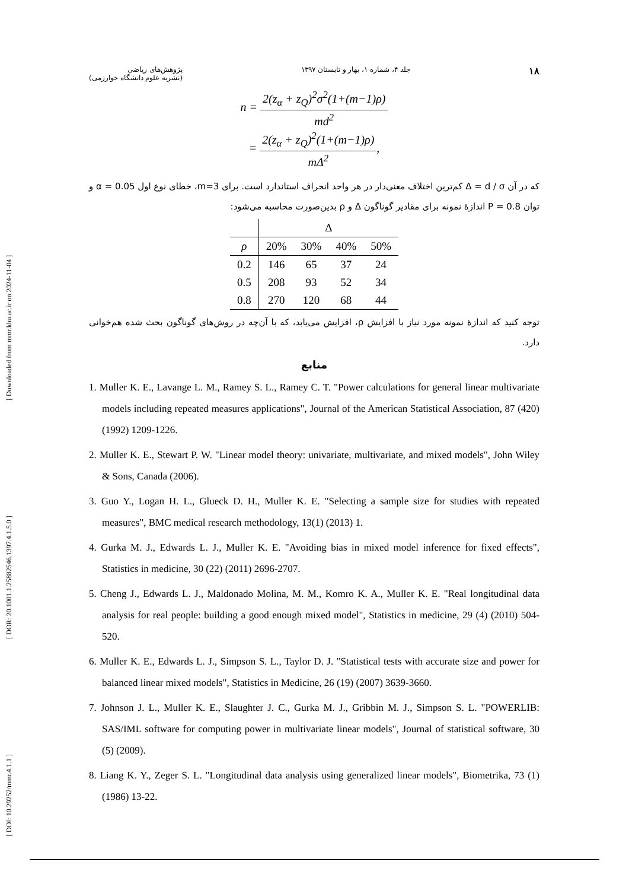[ DOI: 10.29252/mmr.4.1.1 ] [ DOR: 20.1001.1.25882546.1397.4.1.5.0 ] [ Downloaded from mmr.khu.ac.ir on 2024-11-04 ]
۱۸ جلد ۴، شماره ۱، بهار و تابستان ۱۳۹۷ پژوهش‌های ریاضی
(نشریه علوم دانشگاه خوارزمی)
n = 2(z<sub>α</sub> + z<sub>Q</sub>)<sup>2</sup>σ<sup>2</sup>(1+(m−1)ρ) md<sup>2</sup>
= 2(z<sub>α</sub> + z<sub>Q</sub>)<sup>2</sup>(1+(m−1)ρ) mΔ<sup>2</sup>,
که در آن Δ = d / σ کم‌ترین اختلاف معنی‌دار در هر واحد انحراف استاندارد است. برای m=3، خطای نوع اول α = 0.05 و توان P = 0.8 اندازۀ نمونه برای مقادیر گوناگون Δ و ρ بدین‌صورت محاسبه می‌شود:
| | Δ | | | |
| --- | --- | --- | --- | --- |
| ρ | 20% | 30% | 40% | 50% |
| 0.2 | 146 | 65 | 37 | 24 |
| 0.5 | 208 | 93 | 52 | 34 |
| 0.8 | 270 | 120 | 68 | 44 |
توجه کنید که اندازۀ نمونه مورد نیاز با افزایش ρ، افزایش می‌یابد، که با آن‌چه در روش‌های گوناگون بحث شده هم‌خوانی دارد.
منابع
1. Muller K. E., Lavange L. M., Ramey S. L., Ramey C. T. "Power calculations for general linear multivariate models including repeated measures applications", Journal of the American Statistical Association, 87 (420) (1992) 1209-1226.
2. Muller K. E., Stewart P. W. "Linear model theory: univariate, multivariate, and mixed models", John Wiley & Sons, Canada (2006).
3. Guo Y., Logan H. L., Glueck D. H., Muller K. E. "Selecting a sample size for studies with repeated measures", BMC medical research methodology, 13(1) (2013) 1.
4. Gurka M. J., Edwards L. J., Muller K. E. "Avoiding bias in mixed model inference for fixed effects", Statistics in medicine, 30 (22) (2011) 2696-2707.
5. Cheng J., Edwards L. J., Maldonado Molina, M. M., Komro K. A., Muller K. E. "Real longitudinal data analysis for real people: building a good enough mixed model", Statistics in medicine, 29 (4) (2010) 504-520.
6. Muller K. E., Edwards L. J., Simpson S. L., Taylor D. J. "Statistical tests with accurate size and power for balanced linear mixed models", Statistics in Medicine, 26 (19) (2007) 3639-3660.
7. Johnson J. L., Muller K. E., Slaughter J. C., Gurka M. J., Gribbin M. J., Simpson S. L. "POWERLIB: SAS/IML software for computing power in multivariate linear models", Journal of statistical software, 30 (5) (2009).
8. Liang K. Y., Zeger S. L. "Longitudinal data analysis using generalized linear models", Biometrika, 73 (1) (1986) 13-22.